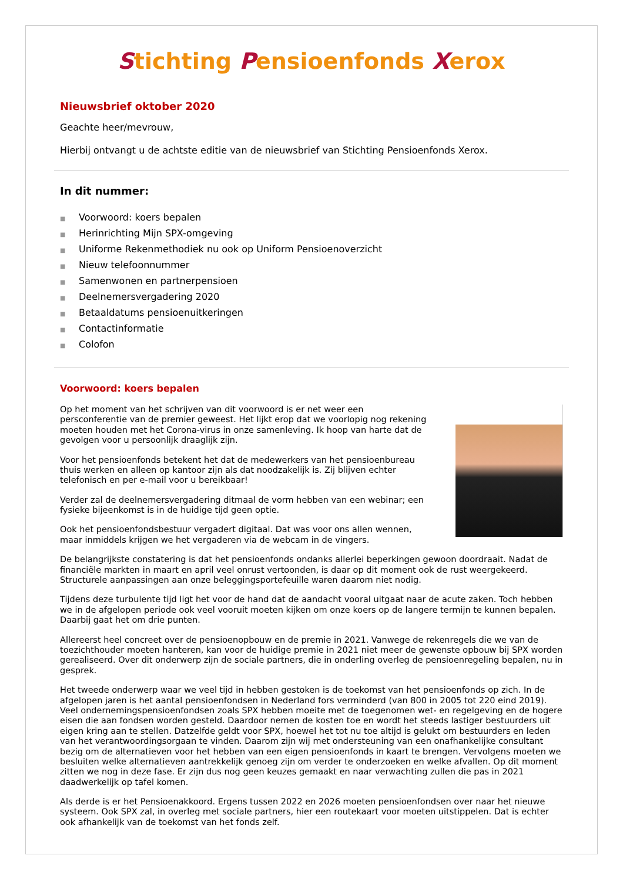Stichting Pensioenfonds Xerox
Nieuwsbrief oktober 2020
Geachte heer/mevrouw,
Hierbij ontvangt u de achtste editie van de nieuwsbrief van Stichting Pensioenfonds Xerox.
In dit nummer:
■ Voorwoord: koers bepalen
■ Herinrichting Mijn SPX-omgeving
■ Uniforme Rekenmethodiek nu ook op Uniform Pensioenoverzicht
■ Nieuw telefoonnummer
■ Samenwonen en partnerpensioen
■ Deelnemersvergadering 2020
■ Betaaldatums pensioenuitkeringen
■ Contactinformatie
■ Colofon
Voorwoord: koers bepalen
Op het moment van het schrijven van dit voorwoord is er net weer een persconferentie van de premier geweest. Het lijkt erop dat we voorlopig nog rekening moeten houden met het Corona-virus in onze samenleving. Ik hoop van harte dat de gevolgen voor u persoonlijk draaglijk zijn.
Voor het pensioenfonds betekent het dat de medewerkers van het pensioenbureau thuis werken en alleen op kantoor zijn als dat noodzakelijk is. Zij blijven echter telefonisch en per e-mail voor u bereikbaar!
Verder zal de deelnemersvergadering ditmaal de vorm hebben van een webinar; een fysieke bijeenkomst is in de huidige tijd geen optie.
Ook het pensioenfondsbestuur vergadert digitaal. Dat was voor ons allen wennen, maar inmiddels krijgen we het vergaderen via de webcam in de vingers.
De belangrijkste constatering is dat het pensioenfonds ondanks allerlei beperkingen gewoon doordraait. Nadat de financiële markten in maart en april veel onrust vertoonden, is daar op dit moment ook de rust weergekeerd. Structurele aanpassingen aan onze beleggingsportefeuille waren daarom niet nodig.
Tijdens deze turbulente tijd ligt het voor de hand dat de aandacht vooral uitgaat naar de acute zaken. Toch hebben we in de afgelopen periode ook veel vooruit moeten kijken om onze koers op de langere termijn te kunnen bepalen. Daarbij gaat het om drie punten.
Allereerst heel concreet over de pensioenopbouw en de premie in 2021. Vanwege de rekenregels die we van de toezichthouder moeten hanteren, kan voor de huidige premie in 2021 niet meer de gewenste opbouw bij SPX worden gerealiseerd. Over dit onderwerp zijn de sociale partners, die in onderling overleg de pensioenregeling bepalen, nu in gesprek.
Het tweede onderwerp waar we veel tijd in hebben gestoken is de toekomst van het pensioenfonds op zich. In de afgelopen jaren is het aantal pensioenfondsen in Nederland fors verminderd (van 800 in 2005 tot 220 eind 2019). Veel ondernemingspensioenfondsen zoals SPX hebben moeite met de toegenomen wet- en regelgeving en de hogere eisen die aan fondsen worden gesteld. Daardoor nemen de kosten toe en wordt het steeds lastiger bestuurders uit eigen kring aan te stellen. Datzelfde geldt voor SPX, hoewel het tot nu toe altijd is gelukt om bestuurders en leden van het verantwoordingsorgaan te vinden. Daarom zijn wij met ondersteuning van een onafhankelijke consultant bezig om de alternatieven voor het hebben van een eigen pensioenfonds in kaart te brengen. Vervolgens moeten we besluiten welke alternatieven aantrekkelijk genoeg zijn om verder te onderzoeken en welke afvallen. Op dit moment zitten we nog in deze fase. Er zijn dus nog geen keuzes gemaakt en naar verwachting zullen die pas in 2021 daadwerkelijk op tafel komen.
Als derde is er het Pensioenakkoord. Ergens tussen 2022 en 2026 moeten pensioenfondsen over naar het nieuwe systeem. Ook SPX zal, in overleg met sociale partners, hier een routekaart voor moeten uitstippelen. Dat is echter ook afhankelijk van de toekomst van het fonds zelf.